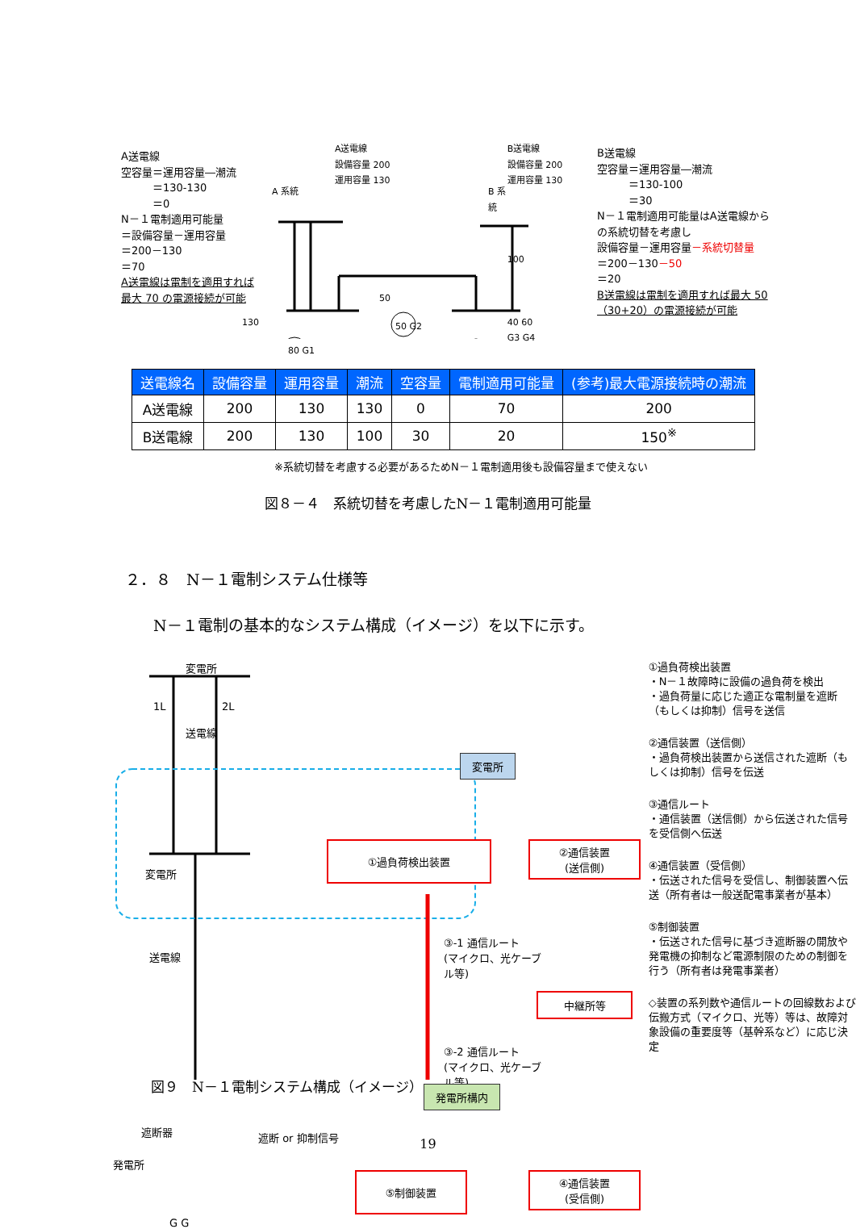A送電線
空容量＝運用容量―潮流
　　　＝130-130
　　　＝0
N－１電制適用可能量
＝設備容量－運用容量
＝200－130
＝70
A送電線は電制を適用すれば最大 70 の電源接続が可能
A送電線
設備容量 200
運用容量 130
A 系統
130
50
80 G1
50 G2
B 系統
B送電線
設備容量 200
運用容量 130
100
40 60
G3 G4
B送電線
空容量＝運用容量―潮流
　　　＝130-100
　　　＝30
N－１電制適用可能量はA送電線からの系統切替を考慮し
設備容量－運用容量－系統切替量
＝200－130－50
＝20
B送電線は電制を適用すれば最大 50（30+20）の電源接続が可能
| 送電線名 | 設備容量 | 運用容量 | 潮流 | 空容量 | 電制適用可能量 | (参考)最大電源接続時の潮流 |
| --- | --- | --- | --- | --- | --- | --- |
| A送電線 | 200 | 130 | 130 | 0 | 70 | 200 |
| B送電線 | 200 | 130 | 100 | 30 | 20 | 150<sup>※</sup> |
※系統切替を考慮する必要があるためN－１電制適用後も設備容量まで使えない
図８－４　系統切替を考慮したN－１電制適用可能量
２．８　N－１電制システム仕様等
N－１電制の基本的なシステム構成（イメージ）を以下に示す。
変電所
1L
送電線
2L
変電所
変電所
①過負荷検出装置
②通信装置
(送信側)
送電線
③-1 通信ルート
(マイクロ、光ケーブル等)
中継所等
③-2 通信ルート
(マイクロ、光ケーブル等)
発電所構内
遮断器 遮断 or 抑制信号
発電所
⑤制御装置
④通信装置
(受信側)
G G
①過負荷検出装置
・N－１故障時に設備の過負荷を検出
・過負荷量に応じた適正な電制量を遮断（もしくは抑制）信号を送信
②通信装置（送信側）
・過負荷検出装置から送信された遮断（もしくは抑制）信号を伝送
③通信ルート
・通信装置（送信側）から伝送された信号を受信側へ伝送
④通信装置（受信側）
・伝送された信号を受信し、制御装置へ伝送（所有者は一般送配電事業者が基本）
⑤制御装置
・伝送された信号に基づき遮断器の開放や発電機の抑制など電源制限のための制御を行う（所有者は発電事業者）
◇装置の系列数や通信ルートの回線数および伝搬方式（マイクロ、光等）等は、故障対象設備の重要度等（基幹系など）に応じ決定
図９　N－１電制システム構成（イメージ）
19